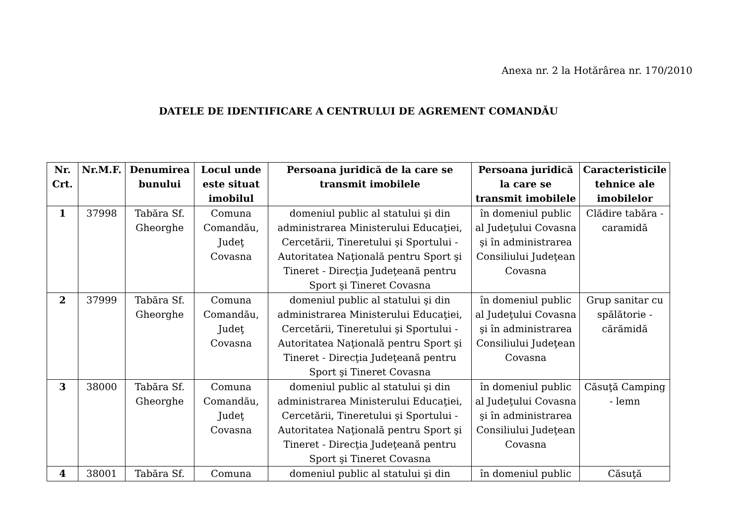Anexa nr. 2 la Hotărârea nr. 170/2010
DATELE DE IDENTIFICARE A CENTRULUI DE AGREMENT COMANDĂU
| Nr. Crt. | Nr.M.F. | Denumirea bunului | Locul unde este situat imobilul | Persoana juridică de la care se transmit imobilele | Persoana juridică la care se transmit imobilele | Caracteristicile tehnice ale imobilelor |
| --- | --- | --- | --- | --- | --- | --- |
| 1 | 37998 | Tabăra Sf. Gheorghe | Comuna Comandău, Judeţ Covasna | domeniul public al statului şi din administrarea Ministerului Educaţiei, Cercetării, Tineretului şi Sportului - Autoritatea Naţională pentru Sport şi Tineret - Direcţia Judeţeană pentru Sport şi Tineret Covasna | în domeniul public al Judeţului Covasna şi în administrarea Consiliului Judeţean Covasna | Clădire tabăra - caramidă |
| 2 | 37999 | Tabăra Sf. Gheorghe | Comuna Comandău, Judeţ Covasna | domeniul public al statului şi din administrarea Ministerului Educaţiei, Cercetării, Tineretului şi Sportului - Autoritatea Naţională pentru Sport şi Tineret - Direcţia Judeţeană pentru Sport şi Tineret Covasna | în domeniul public al Judeţului Covasna şi în administrarea Consiliului Judeţean Covasna | Grup sanitar cu spălătorie - cărămidă |
| 3 | 38000 | Tabăra Sf. Gheorghe | Comuna Comandău, Judeţ Covasna | domeniul public al statului şi din administrarea Ministerului Educaţiei, Cercetării, Tineretului şi Sportului - Autoritatea Naţională pentru Sport şi Tineret - Direcţia Judeţeană pentru Sport şi Tineret Covasna | în domeniul public al Judeţului Covasna şi în administrarea Consiliului Judeţean Covasna | Căsuţă Camping - lemn |
| 4 | 38001 | Tabăra Sf. | Comuna | domeniul public al statului şi din | în domeniul public | Căsuţă |